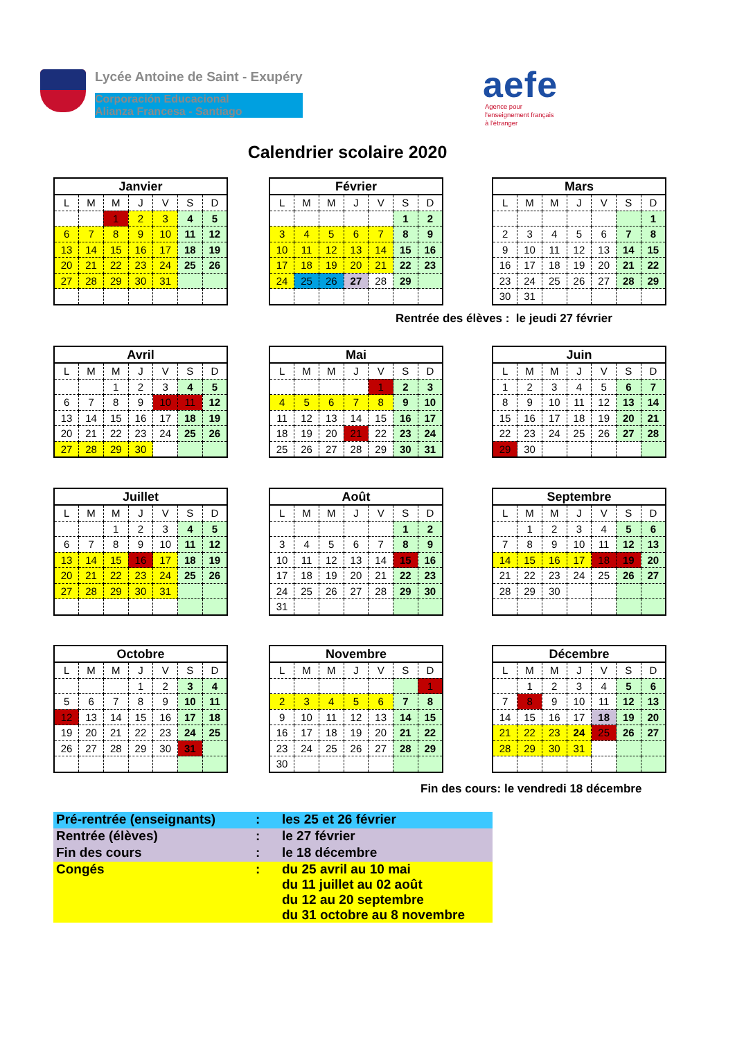Lycée Antoine de Saint - Exupéry
Corporación Educacional
Alianza Francesa - Santiago
aefe
Agence pour
l'enseignement français
à l'étranger
Calendrier scolaire 2020
| Janvier | | | | | | |
| --- | --- | --- | --- | --- | --- | --- |
| L | M | M | J | V | S | D |
| | | 1 | 2 | 3 | 4 | 5 |
| 6 | 7 | 8 | 9 | 10 | 11 | 12 |
| 13 | 14 | 15 | 16 | 17 | 18 | 19 |
| 20 | 21 | 22 | 23 | 24 | 25 | 26 |
| 27 | 28 | 29 | 30 | 31 | | |
| Février | | | | | | |
| --- | --- | --- | --- | --- | --- | --- |
| L | M | M | J | V | S | D |
| | | | | | 1 | 2 |
| 3 | 4 | 5 | 6 | 7 | 8 | 9 |
| 10 | 11 | 12 | 13 | 14 | 15 | 16 |
| 17 | 18 | 19 | 20 | 21 | 22 | 23 |
| 24 | 25 | 26 | 27 | 28 | 29 | |
| Mars | | | | | | |
| --- | --- | --- | --- | --- | --- | --- |
| L | M | M | J | V | S | D |
| | | | | | | 1 |
| 2 | 3 | 4 | 5 | 6 | 7 | 8 |
| 9 | 10 | 11 | 12 | 13 | 14 | 15 |
| 16 | 17 | 18 | 19 | 20 | 21 | 22 |
| 23 | 24 | 25 | 26 | 27 | 28 | 29 |
| 30 | 31 | | | | | |
Rentrée des élèves : le jeudi 27 février
| Avril | | | | | | |
| --- | --- | --- | --- | --- | --- | --- |
| L | M | M | J | V | S | D |
| | | 1 | 2 | 3 | 4 | 5 |
| 6 | 7 | 8 | 9 | 10 | 11 | 12 |
| 13 | 14 | 15 | 16 | 17 | 18 | 19 |
| 20 | 21 | 22 | 23 | 24 | 25 | 26 |
| 27 | 28 | 29 | 30 | | | |
| Mai | | | | | | |
| --- | --- | --- | --- | --- | --- | --- |
| L | M | M | J | V | S | D |
| | | | | 1 | 2 | 3 |
| 4 | 5 | 6 | 7 | 8 | 9 | 10 |
| 11 | 12 | 13 | 14 | 15 | 16 | 17 |
| 18 | 19 | 20 | 21 | 22 | 23 | 24 |
| 25 | 26 | 27 | 28 | 29 | 30 | 31 |
| Juin | | | | | | |
| --- | --- | --- | --- | --- | --- | --- |
| L | M | M | J | V | S | D |
| 1 | 2 | 3 | 4 | 5 | 6 | 7 |
| 8 | 9 | 10 | 11 | 12 | 13 | 14 |
| 15 | 16 | 17 | 18 | 19 | 20 | 21 |
| 22 | 23 | 24 | 25 | 26 | 27 | 28 |
| 29 | 30 | | | | | |
| Juillet | | | | | | |
| --- | --- | --- | --- | --- | --- | --- |
| L | M | M | J | V | S | D |
| | | 1 | 2 | 3 | 4 | 5 |
| 6 | 7 | 8 | 9 | 10 | 11 | 12 |
| 13 | 14 | 15 | 16 | 17 | 18 | 19 |
| 20 | 21 | 22 | 23 | 24 | 25 | 26 |
| 27 | 28 | 29 | 30 | 31 | | |
| Août | | | | | | |
| --- | --- | --- | --- | --- | --- | --- |
| L | M | M | J | V | S | D |
| | | | | | 1 | 2 |
| 3 | 4 | 5 | 6 | 7 | 8 | 9 |
| 10 | 11 | 12 | 13 | 14 | 15 | 16 |
| 17 | 18 | 19 | 20 | 21 | 22 | 23 |
| 24 | 25 | 26 | 27 | 28 | 29 | 30 |
| 31 | | | | | | |
| Septembre | | | | | | |
| --- | --- | --- | --- | --- | --- | --- |
| L | M | M | J | V | S | D |
| | 1 | 2 | 3 | 4 | 5 | 6 |
| 7 | 8 | 9 | 10 | 11 | 12 | 13 |
| 14 | 15 | 16 | 17 | 18 | 19 | 20 |
| 21 | 22 | 23 | 24 | 25 | 26 | 27 |
| 28 | 29 | 30 | | | | |
| Octobre | | | | | | |
| --- | --- | --- | --- | --- | --- | --- |
| L | M | M | J | V | S | D |
| | | | 1 | 2 | 3 | 4 |
| 5 | 6 | 7 | 8 | 9 | 10 | 11 |
| 12 | 13 | 14 | 15 | 16 | 17 | 18 |
| 19 | 20 | 21 | 22 | 23 | 24 | 25 |
| 26 | 27 | 28 | 29 | 30 | 31 | |
| Novembre | | | | | | |
| --- | --- | --- | --- | --- | --- | --- |
| L | M | M | J | V | S | D |
| | | | | | | 1 |
| 2 | 3 | 4 | 5 | 6 | 7 | 8 |
| 9 | 10 | 11 | 12 | 13 | 14 | 15 |
| 16 | 17 | 18 | 19 | 20 | 21 | 22 |
| 23 | 24 | 25 | 26 | 27 | 28 | 29 |
| 30 | | | | | | |
| Décembre | | | | | | |
| --- | --- | --- | --- | --- | --- | --- |
| L | M | M | J | V | S | D |
| | 1 | 2 | 3 | 4 | 5 | 6 |
| 7 | 8 | 9 | 10 | 11 | 12 | 13 |
| 14 | 15 | 16 | 17 | 18 | 19 | 20 |
| 21 | 22 | 23 | 24 | 25 | 26 | 27 |
| 28 | 29 | 30 | 31 | | | |
Fin des cours: le vendredi 18 décembre
| Pré-rentrée (enseignants) | : | les 25 et 26 février |
| Rentrée (élèves) | : | le 27 février |
| Fin des cours | : | le 18 décembre |
| Congés | : | du 25 avril au 10 mai du 11 juillet au 02 août du 12 au 20 septembre du 31 octobre au 8 novembre |